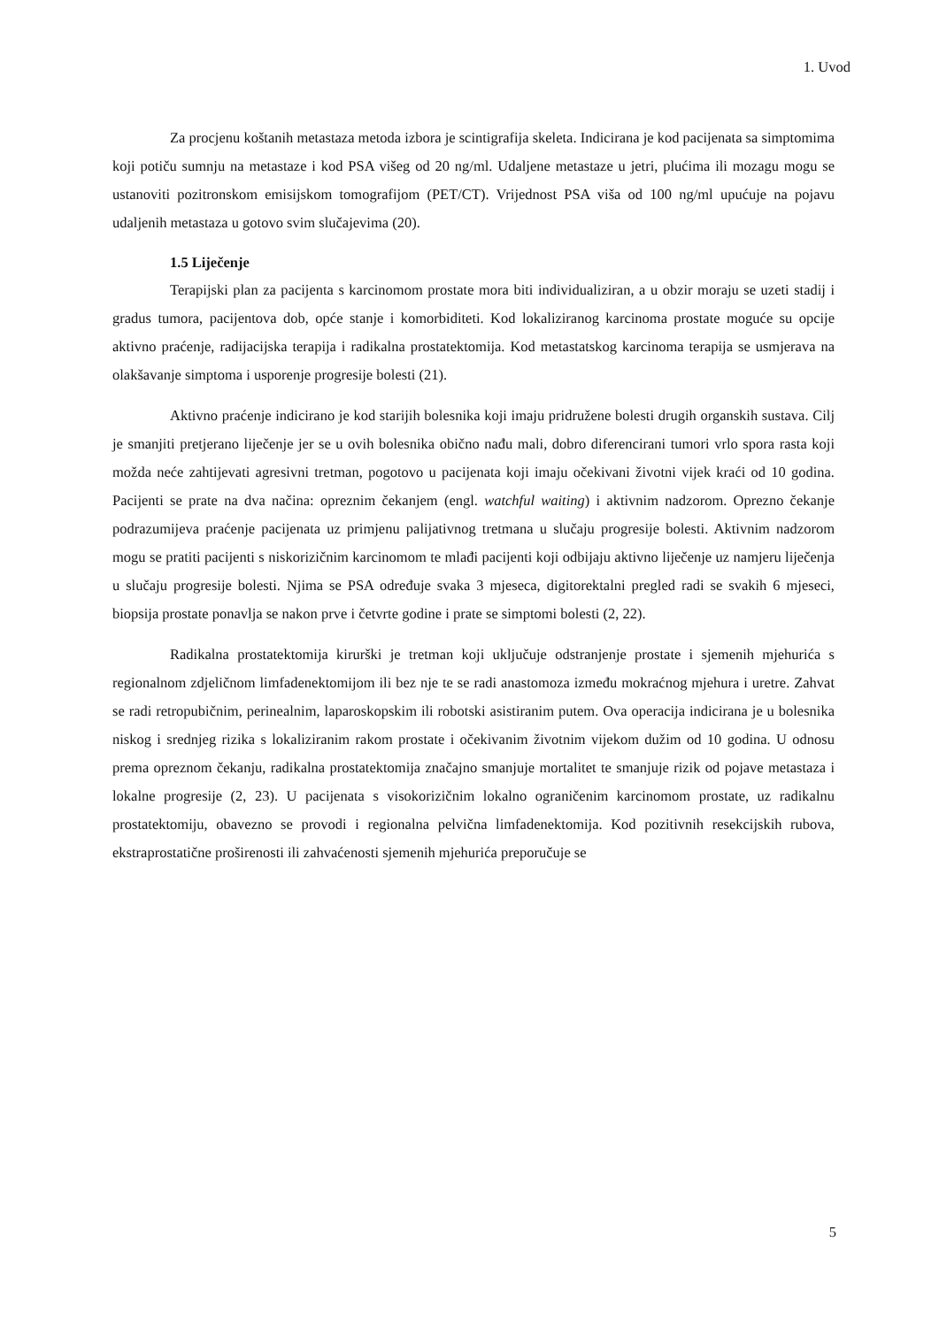1. Uvod
Za procjenu koštanih metastaza metoda izbora je scintigrafija skeleta. Indicirana je kod pacijenata sa simptomima koji potiču sumnju na metastaze i kod PSA višeg od 20 ng/ml. Udaljene metastaze u jetri, plućima ili mozagu mogu se ustanoviti pozitronskom emisijskom tomografijom (PET/CT). Vrijednost PSA viša od 100 ng/ml upućuje na pojavu udaljenih metastaza u gotovo svim slučajevima (20).
1.5 Liječenje
Terapijski plan za pacijenta s karcinomom prostate mora biti individualiziran, a u obzir moraju se uzeti stadij i gradus tumora, pacijentova dob, opće stanje i komorbiditeti. Kod lokaliziranog karcinoma prostate moguće su opcije aktivno praćenje, radijacijska terapija i radikalna prostatektomija. Kod metastatskog karcinoma terapija se usmjerava na olakšavanje simptoma i usporenje progresije bolesti (21).
Aktivno praćenje indicirano je kod starijih bolesnika koji imaju pridružene bolesti drugih organskih sustava. Cilj je smanjiti pretjerano liječenje jer se u ovih bolesnika obično nađu mali, dobro diferencirani tumori vrlo spora rasta koji možda neće zahtijevati agresivni tretman, pogotovo u pacijenata koji imaju očekivani životni vijek kraći od 10 godina. Pacijenti se prate na dva načina: opreznim čekanjem (engl. watchful waiting) i aktivnim nadzorom. Oprezno čekanje podrazumijeva praćenje pacijenata uz primjenu palijativnog tretmana u slučaju progresije bolesti. Aktivnim nadzorom mogu se pratiti pacijenti s niskorizičnim karcinomom te mlađi pacijenti koji odbijaju aktivno liječenje uz namjeru liječenja u slučaju progresije bolesti. Njima se PSA određuje svaka 3 mjeseca, digitorektalni pregled radi se svakih 6 mjeseci, biopsija prostate ponavlja se nakon prve i četvrte godine i prate se simptomi bolesti (2, 22).
Radikalna prostatektomija kirurški je tretman koji uključuje odstranjenje prostate i sjemenih mjehurića s regionalnom zdjeličnom limfadenektomijom ili bez nje te se radi anastomoza između mokraćnog mjehura i uretre. Zahvat se radi retropubičnim, perinealnim, laparoskopskim ili robotski asistiranim putem. Ova operacija indicirana je u bolesnika niskog i srednjeg rizika s lokaliziranim rakom prostate i očekivanim životnim vijekom dužim od 10 godina. U odnosu prema opreznom čekanju, radikalna prostatektomija značajno smanjuje mortalitet te smanjuje rizik od pojave metastaza i lokalne progresije (2, 23). U pacijenata s visokorizičnim lokalno ograničenim karcinomom prostate, uz radikalnu prostatektomiju, obavezno se provodi i regionalna pelvična limfadenektomija. Kod pozitivnih resekcijskih rubova, ekstraprostatične proširenosti ili zahvaćenosti sjemenih mjehurića preporučuje se
5